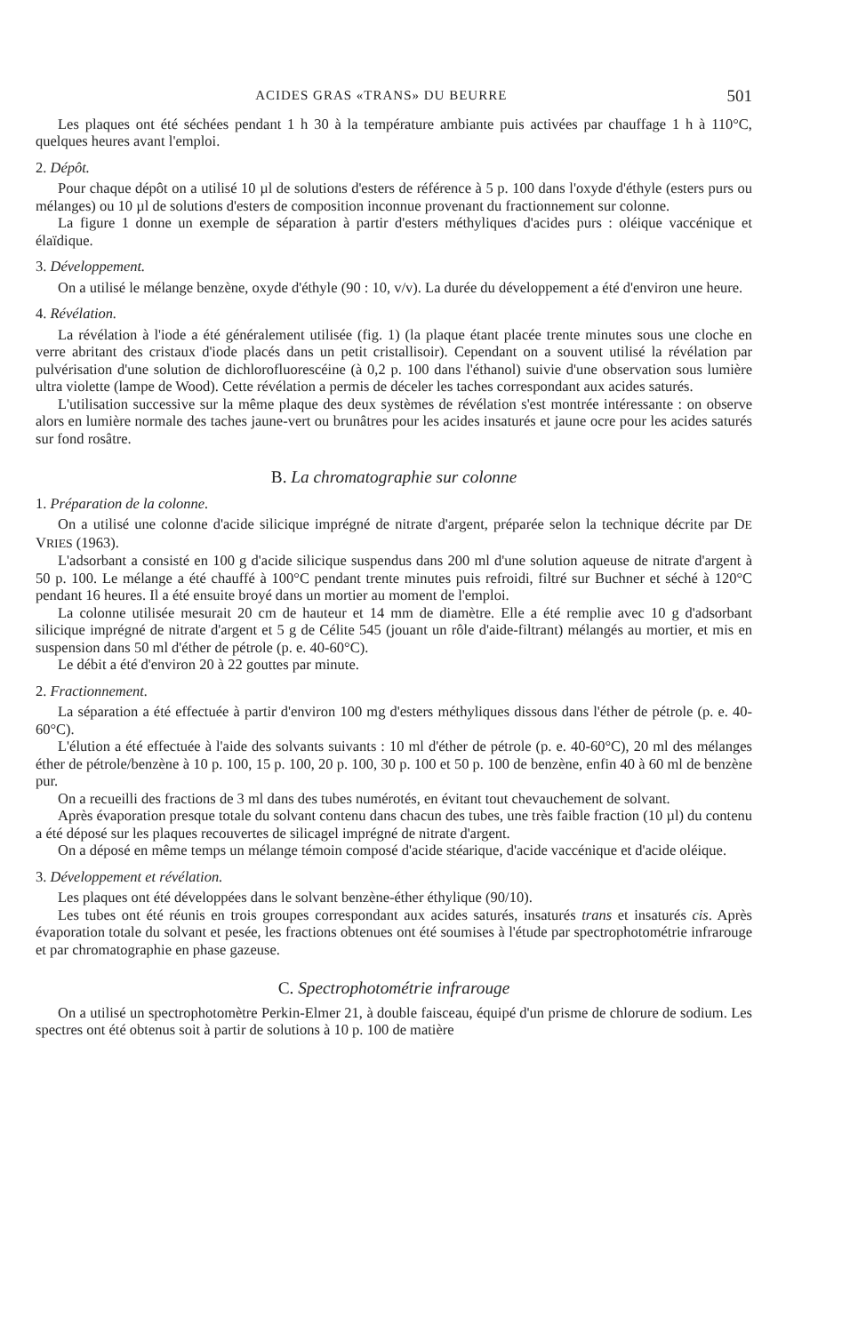ACIDES GRAS «TRANS» DU BEURRE 501
Les plaques ont été séchées pendant 1 h 30 à la température ambiante puis activées par chauffage 1 h à 110°C, quelques heures avant l'emploi.
2. Dépôt.
Pour chaque dépôt on a utilisé 10 µl de solutions d'esters de référence à 5 p. 100 dans l'oxyde d'éthyle (esters purs ou mélanges) ou 10 µl de solutions d'esters de composition inconnue provenant du fractionnement sur colonne.
La figure 1 donne un exemple de séparation à partir d'esters méthyliques d'acides purs : oléique vaccénique et élaïdique.
3. Développement.
On a utilisé le mélange benzène, oxyde d'éthyle (90 : 10, v/v). La durée du développement a été d'environ une heure.
4. Révélation.
La révélation à l'iode a été généralement utilisée (fig. 1) (la plaque étant placée trente minutes sous une cloche en verre abritant des cristaux d'iode placés dans un petit cristallisoir). Cependant on a souvent utilisé la révélation par pulvérisation d'une solution de dichlorofluorescéine (à 0,2 p. 100 dans l'éthanol) suivie d'une observation sous lumière ultra violette (lampe de Wood). Cette révélation a permis de déceler les taches correspondant aux acides saturés.
L'utilisation successive sur la même plaque des deux systèmes de révélation s'est montrée intéressante : on observe alors en lumière normale des taches jaune-vert ou brunâtres pour les acides insaturés et jaune ocre pour les acides saturés sur fond rosâtre.
B. La chromatographie sur colonne
1. Préparation de la colonne.
On a utilisé une colonne d'acide silicique imprégné de nitrate d'argent, préparée selon la technique décrite par DE VRIES (1963).
L'adsorbant a consisté en 100 g d'acide silicique suspendus dans 200 ml d'une solution aqueuse de nitrate d'argent à 50 p. 100. Le mélange a été chauffé à 100°C pendant trente minutes puis refroidi, filtré sur Buchner et séché à 120°C pendant 16 heures. Il a été ensuite broyé dans un mortier au moment de l'emploi.
La colonne utilisée mesurait 20 cm de hauteur et 14 mm de diamètre. Elle a été remplie avec 10 g d'adsorbant silicique imprégné de nitrate d'argent et 5 g de Célite 545 (jouant un rôle d'aide-filtrant) mélangés au mortier, et mis en suspension dans 50 ml d'éther de pétrole (p. e. 40-60°C).
Le débit a été d'environ 20 à 22 gouttes par minute.
2. Fractionnement.
La séparation a été effectuée à partir d'environ 100 mg d'esters méthyliques dissous dans l'éther de pétrole (p. e. 40-60°C).
L'élution a été effectuée à l'aide des solvants suivants : 10 ml d'éther de pétrole (p. e. 40-60°C), 20 ml des mélanges éther de pétrole/benzène à 10 p. 100, 15 p. 100, 20 p. 100, 30 p. 100 et 50 p. 100 de benzène, enfin 40 à 60 ml de benzène pur.
On a recueilli des fractions de 3 ml dans des tubes numérotés, en évitant tout chevauchement de solvant.
Après évaporation presque totale du solvant contenu dans chacun des tubes, une très faible fraction (10 µl) du contenu a été déposé sur les plaques recouvertes de silicagel imprégné de nitrate d'argent.
On a déposé en même temps un mélange témoin composé d'acide stéarique, d'acide vaccénique et d'acide oléique.
3. Développement et révélation.
Les plaques ont été développées dans le solvant benzène-éther éthylique (90/10).
Les tubes ont été réunis en trois groupes correspondant aux acides saturés, insaturés trans et insaturés cis. Après évaporation totale du solvant et pesée, les fractions obtenues ont été soumises à l'étude par spectrophotométrie infrarouge et par chromatographie en phase gazeuse.
C. Spectrophotométrie infrarouge
On a utilisé un spectrophotomètre Perkin-Elmer 21, à double faisceau, équipé d'un prisme de chlorure de sodium. Les spectres ont été obtenus soit à partir de solutions à 10 p. 100 de matière